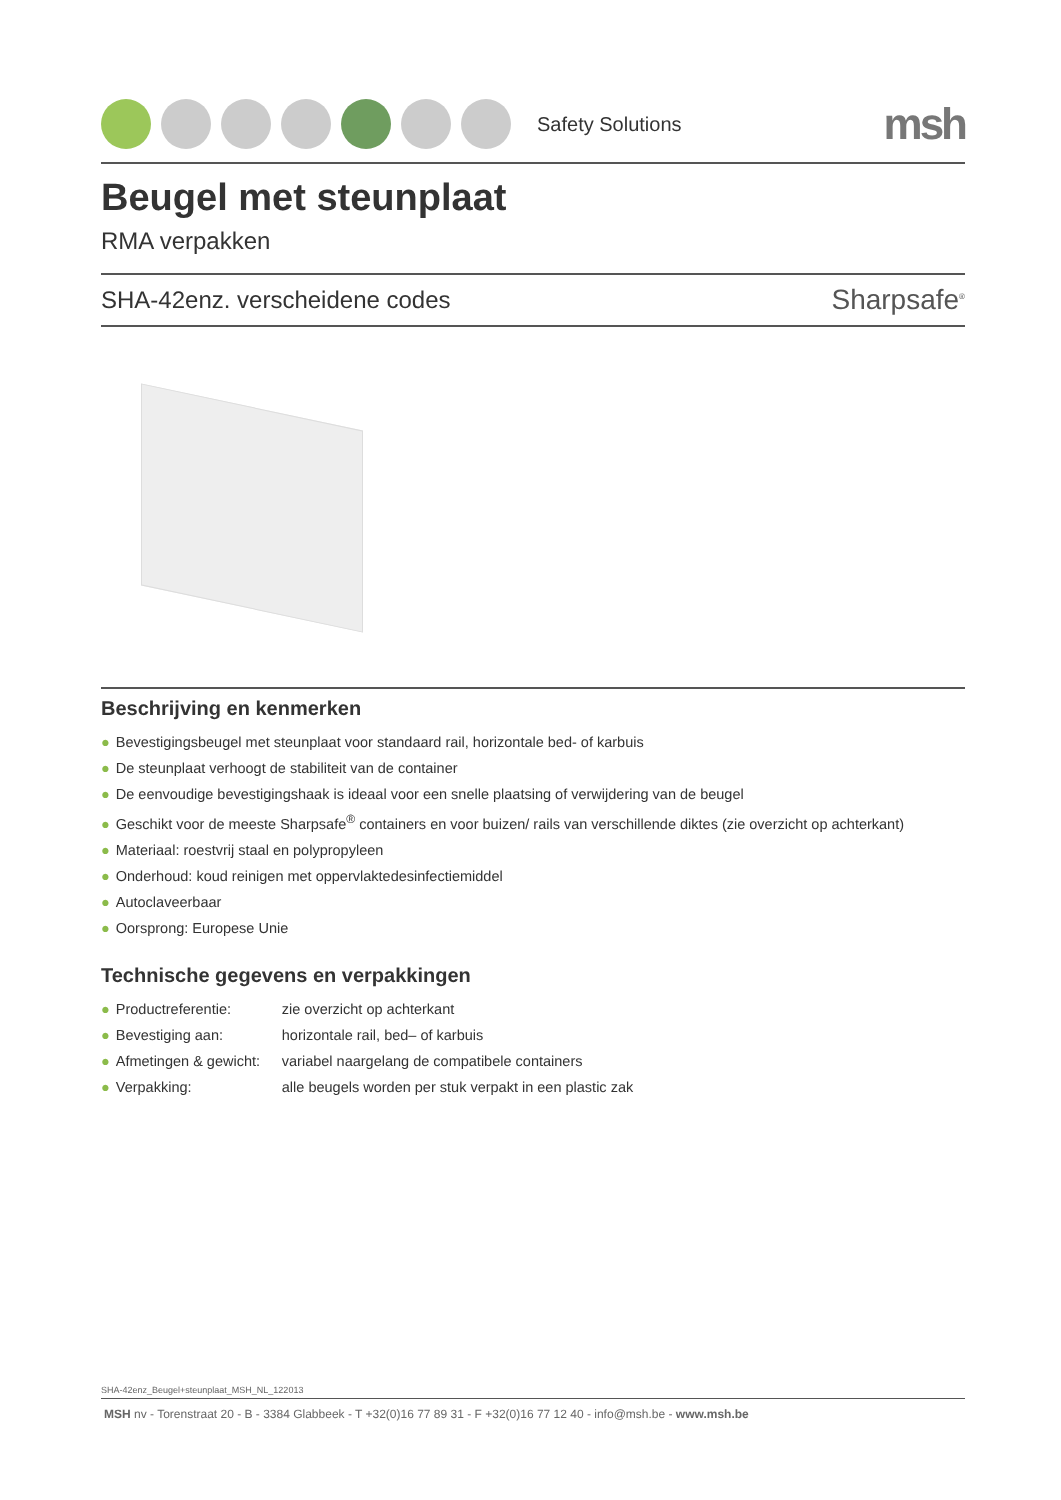Safety Solutions
msh
Beugel met steunplaat
RMA verpakken
SHA-42enz. verscheidene codes Sharpsafe<sup>®</sup>
Beschrijving en kenmerken
● Bevestigingsbeugel met steunplaat voor standaard rail, horizontale bed- of karbuis
● De steunplaat verhoogt de stabiliteit van de container
● De eenvoudige bevestigingshaak is ideaal voor een snelle plaatsing of verwijdering van de beugel
● Geschikt voor de meeste Sharpsafe<sup>®</sup> containers en voor buizen/ rails van verschillende diktes (zie overzicht op achterkant)
● Materiaal: roestvrij staal en polypropyleen
● Onderhoud: koud reinigen met oppervlaktedesinfectiemiddel
● Autoclaveerbaar
● Oorsprong: Europese Unie
Technische gegevens en verpakkingen
● Productreferentie: zie overzicht op achterkant
● Bevestiging aan: horizontale rail, bed– of karbuis
● Afmetingen & gewicht: variabel naargelang de compatibele containers
● Verpakking: alle beugels worden per stuk verpakt in een plastic zak
SHA-42enz_Beugel+steunplaat_MSH_NL_122013
MSH nv - Torenstraat 20 - B - 3384 Glabbeek - T +32(0)16 77 89 31 - F +32(0)16 77 12 40 - info@msh.be - www.msh.be